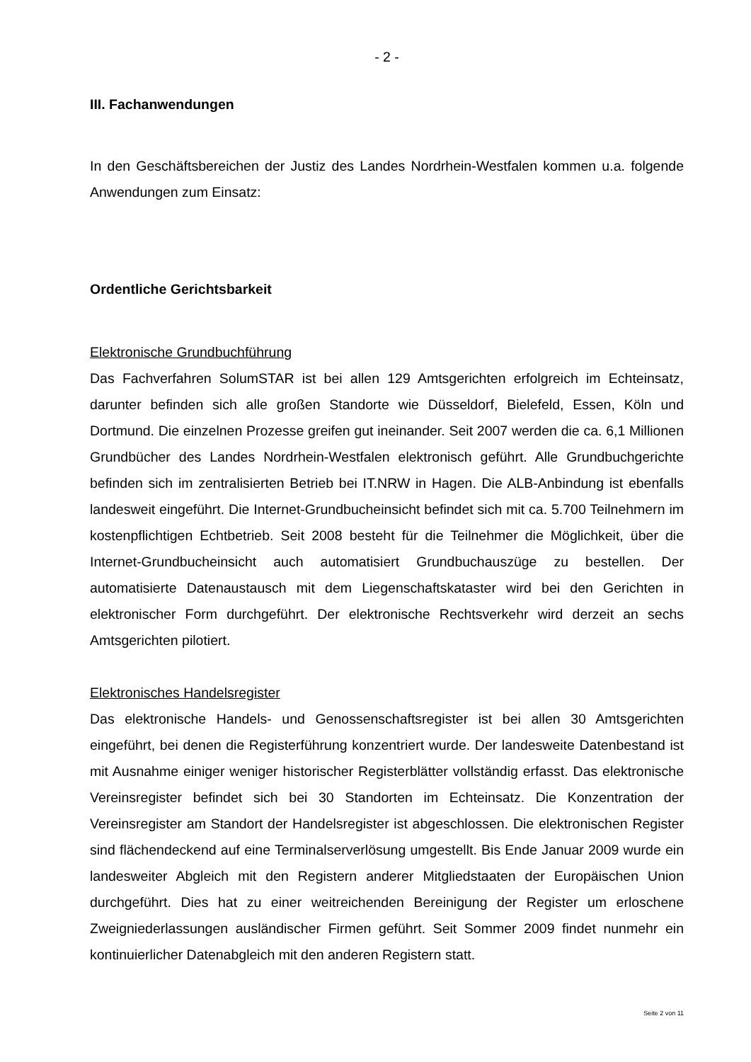- 2 -
III. Fachanwendungen
In den Geschäftsbereichen der Justiz des Landes Nordrhein-Westfalen kommen u.a. folgende Anwendungen zum Einsatz:
Ordentliche Gerichtsbarkeit
Elektronische Grundbuchführung
Das Fachverfahren SolumSTAR ist bei allen 129 Amtsgerichten erfolgreich im Echteinsatz, darunter befinden sich alle großen Standorte wie Düsseldorf, Bielefeld, Essen, Köln und Dortmund. Die einzelnen Prozesse greifen gut ineinander. Seit 2007 werden die ca. 6,1 Millionen Grundbücher des Landes Nordrhein-Westfalen elektronisch geführt. Alle Grundbuchgerichte befinden sich im zentralisierten Betrieb bei IT.NRW in Hagen. Die ALB-Anbindung ist ebenfalls landesweit eingeführt. Die Internet-Grundbucheinsicht befindet sich mit ca. 5.700 Teilnehmern im kostenpflichtigen Echtbetrieb. Seit 2008 besteht für die Teilnehmer die Möglichkeit, über die Internet-Grundbucheinsicht auch automatisiert Grundbuchauszüge zu bestellen. Der automatisierte Datenaustausch mit dem Liegenschaftskataster wird bei den Gerichten in elektronischer Form durchgeführt. Der elektronische Rechtsverkehr wird derzeit an sechs Amtsgerichten pilotiert.
Elektronisches Handelsregister
Das elektronische Handels- und Genossenschaftsregister ist bei allen 30 Amtsgerichten eingeführt, bei denen die Registerführung konzentriert wurde. Der landesweite Datenbestand ist mit Ausnahme einiger weniger historischer Registerblätter vollständig erfasst. Das elektronische Vereinsregister befindet sich bei 30 Standorten im Echteinsatz. Die Konzentration der Vereinsregister am Standort der Handelsregister ist abgeschlossen. Die elektronischen Register sind flächendeckend auf eine Terminalserverlösung umgestellt. Bis Ende Januar 2009 wurde ein landesweiter Abgleich mit den Registern anderer Mitgliedstaaten der Europäischen Union durchgeführt. Dies hat zu einer weitreichenden Bereinigung der Register um erloschene Zweigniederlassungen ausländischer Firmen geführt. Seit Sommer 2009 findet nunmehr ein kontinuierlicher Datenabgleich mit den anderen Registern statt.
Seite 2 von 11